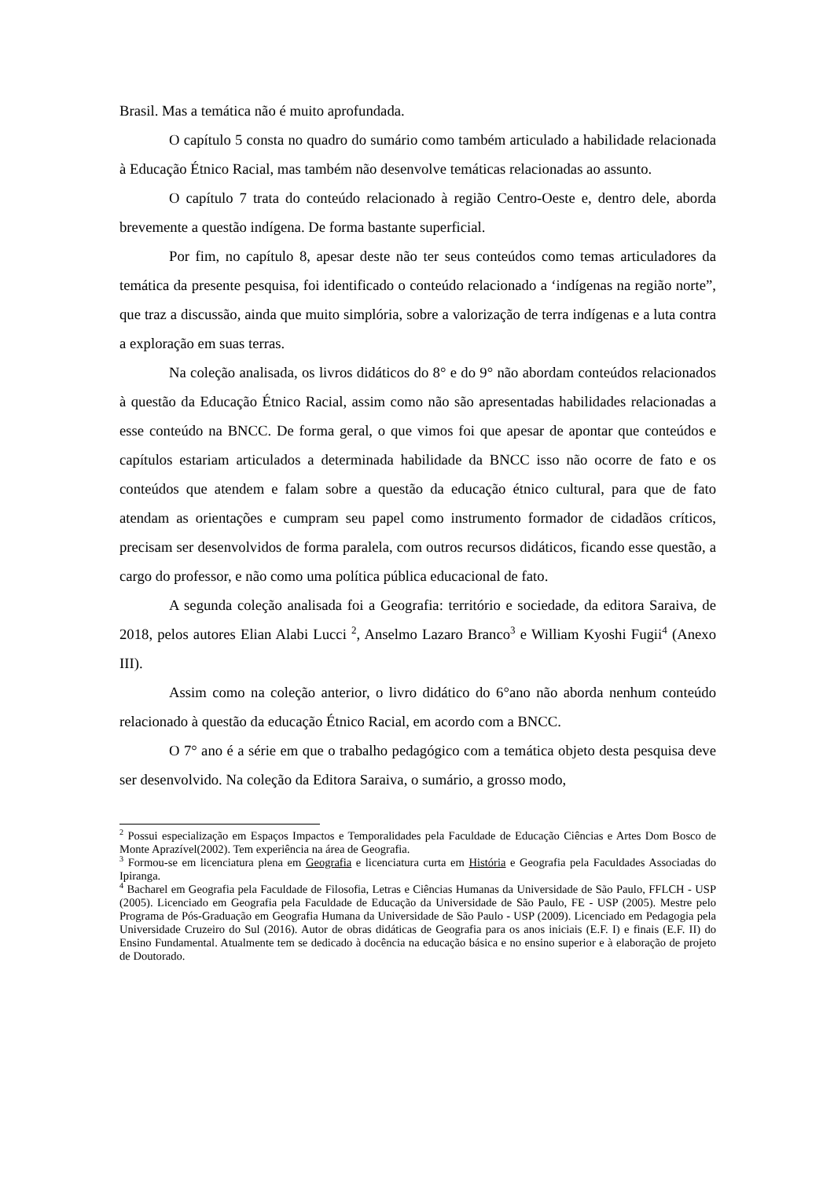Brasil. Mas a temática não é muito aprofundada.
O capítulo 5 consta no quadro do sumário como também articulado a habilidade relacionada à Educação Étnico Racial, mas também não desenvolve temáticas relacionadas ao assunto.
O capítulo 7 trata do conteúdo relacionado à região Centro-Oeste e, dentro dele, aborda brevemente a questão indígena. De forma bastante superficial.
Por fim, no capítulo 8, apesar deste não ter seus conteúdos como temas articuladores da temática da presente pesquisa, foi identificado o conteúdo relacionado a ‘indígenas na região norte”, que traz a discussão, ainda que muito simplória, sobre a valorização de terra indígenas e a luta contra a exploração em suas terras.
Na coleção analisada, os livros didáticos do 8° e do 9° não abordam conteúdos relacionados à questão da Educação Étnico Racial, assim como não são apresentadas habilidades relacionadas a esse conteúdo na BNCC. De forma geral, o que vimos foi que apesar de apontar que conteúdos e capítulos estariam articulados a determinada habilidade da BNCC isso não ocorre de fato e os conteúdos que atendem e falam sobre a questão da educação étnico cultural, para que de fato atendam as orientações e cumpram seu papel como instrumento formador de cidadãos críticos, precisam ser desenvolvidos de forma paralela, com outros recursos didáticos, ficando esse questão, a cargo do professor, e não como uma política pública educacional de fato.
A segunda coleção analisada foi a Geografia: território e sociedade, da editora Saraiva, de 2018, pelos autores Elian Alabi Lucci <sup>2</sup>, Anselmo Lazaro Branco<sup>3</sup> e William Kyoshi Fugii<sup>4</sup> (Anexo III).
Assim como na coleção anterior, o livro didático do 6°ano não aborda nenhum conteúdo relacionado à questão da educação Étnico Racial, em acordo com a BNCC.
O 7° ano é a série em que o trabalho pedagógico com a temática objeto desta pesquisa deve ser desenvolvido. Na coleção da Editora Saraiva, o sumário, a grosso modo,
<sup>2</sup> Possui especialização em Espaços Impactos e Temporalidades pela Faculdade de Educação Ciências e Artes Dom Bosco de Monte Aprazível(2002). Tem experiência na área de Geografia.
<sup>3</sup> Formou-se em licenciatura plena em Geografia e licenciatura curta em História e Geografia pela Faculdades Associadas do Ipiranga.
<sup>4</sup> Bacharel em Geografia pela Faculdade de Filosofia, Letras e Ciências Humanas da Universidade de São Paulo, FFLCH - USP (2005). Licenciado em Geografia pela Faculdade de Educação da Universidade de São Paulo, FE - USP (2005). Mestre pelo Programa de Pós-Graduação em Geografia Humana da Universidade de São Paulo - USP (2009). Licenciado em Pedagogia pela Universidade Cruzeiro do Sul (2016). Autor de obras didáticas de Geografia para os anos iniciais (E.F. I) e finais (E.F. II) do Ensino Fundamental. Atualmente tem se dedicado à docência na educação básica e no ensino superior e à elaboração de projeto de Doutorado.